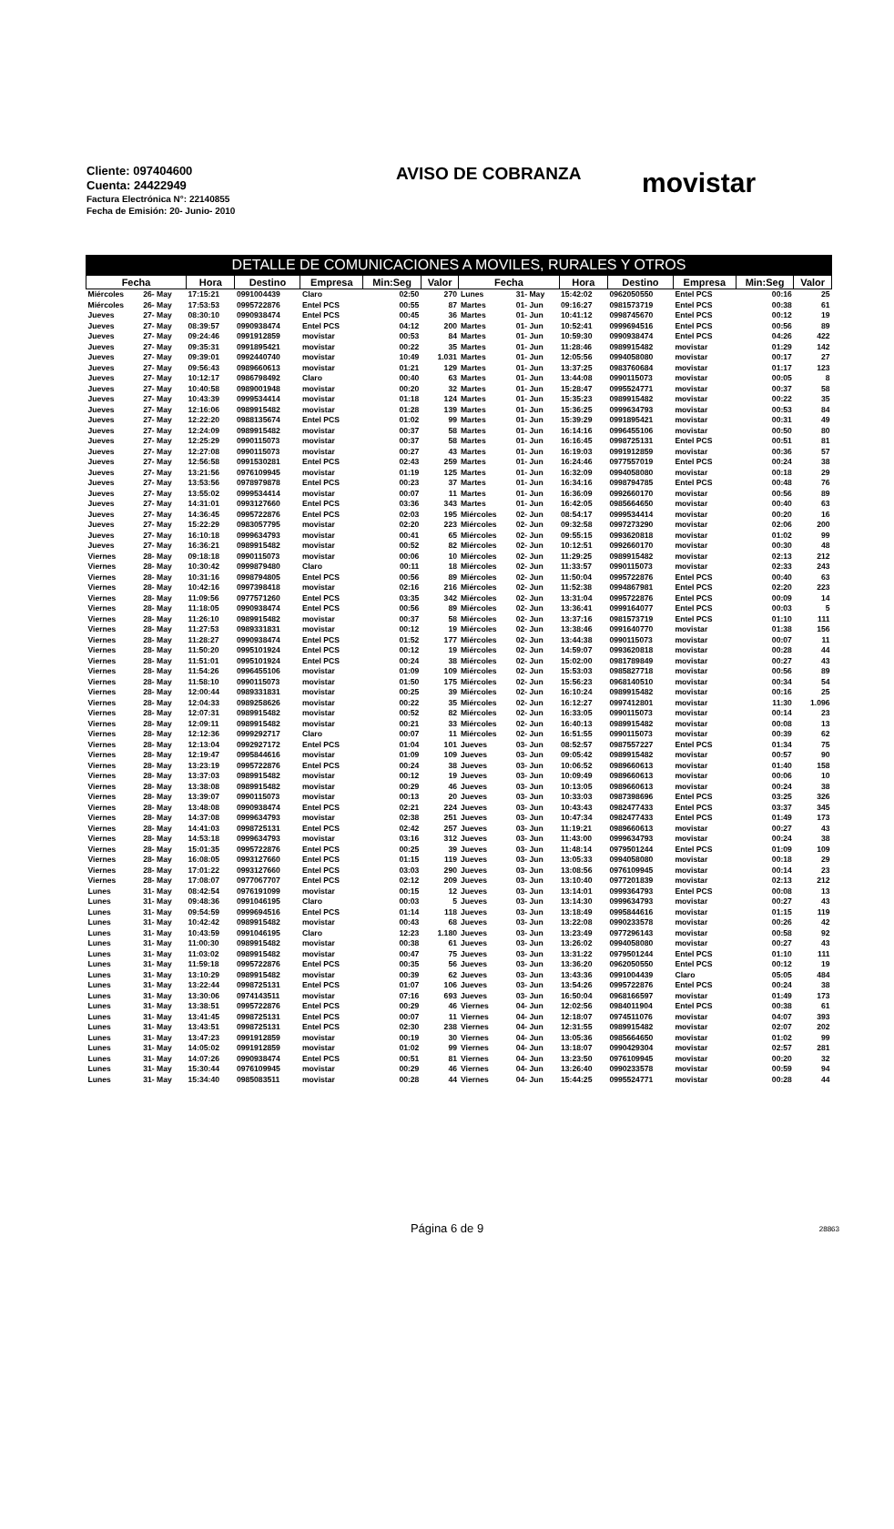Cliente: 097404600
Cuenta: 24422949
Factura Electrónica N°: 22140855
Fecha de Emisión: 20- Junio- 2010
AVISO DE COBRANZA movistar
DETALLE DE COMUNICACIONES A MOVILES, RURALES Y OTROS
| Fecha | | Hora | Destino | Empresa | Min:Seg | Valor | Fecha | | Hora | Destino | Empresa | Min:Seg | Valor |
| --- | --- | --- | --- | --- | --- | --- | --- | --- | --- | --- | --- | --- | --- |
| Miércoles | 26- May | 17:15:21 | 0991004439 | Claro | 02:50 | 270 | Lunes | 31- May | 15:42:02 | 0962050550 | Entel PCS | 00:16 | 25 |
| Miércoles | 26- May | 17:53:53 | 0995722876 | Entel PCS | 00:55 | 87 | Martes | 01- Jun | 09:16:27 | 0981573719 | Entel PCS | 00:38 | 61 |
| Jueves | 27- May | 08:30:10 | 0990938474 | Entel PCS | 00:45 | 36 | Martes | 01- Jun | 10:41:12 | 0998745670 | Entel PCS | 00:12 | 19 |
| Jueves | 27- May | 08:39:57 | 0990938474 | Entel PCS | 04:12 | 200 | Martes | 01- Jun | 10:52:41 | 0999694516 | Entel PCS | 00:56 | 89 |
| Jueves | 27- May | 09:24:46 | 0991912859 | movistar | 00:53 | 84 | Martes | 01- Jun | 10:59:30 | 0990938474 | Entel PCS | 04:26 | 422 |
| Jueves | 27- May | 09:35:31 | 0991895421 | movistar | 00:22 | 35 | Martes | 01- Jun | 11:28:46 | 0989915482 | movistar | 01:29 | 142 |
| Jueves | 27- May | 09:39:01 | 0992440740 | movistar | 10:49 | 1.031 | Martes | 01- Jun | 12:05:56 | 0994058080 | movistar | 00:17 | 27 |
| Jueves | 27- May | 09:56:43 | 0989660613 | movistar | 01:21 | 129 | Martes | 01- Jun | 13:37:25 | 0983760684 | movistar | 01:17 | 123 |
| Jueves | 27- May | 10:12:17 | 0986798492 | Claro | 00:40 | 63 | Martes | 01- Jun | 13:44:08 | 0990115073 | movistar | 00:05 | 8 |
| Jueves | 27- May | 10:40:58 | 0989001948 | movistar | 00:20 | 32 | Martes | 01- Jun | 15:28:47 | 0995524771 | movistar | 00:37 | 58 |
| Jueves | 27- May | 10:43:39 | 0999534414 | movistar | 01:18 | 124 | Martes | 01- Jun | 15:35:23 | 0989915482 | movistar | 00:22 | 35 |
| Jueves | 27- May | 12:16:06 | 0989915482 | movistar | 01:28 | 139 | Martes | 01- Jun | 15:36:25 | 0999634793 | movistar | 00:53 | 84 |
| Jueves | 27- May | 12:22:20 | 0988135674 | Entel PCS | 01:02 | 99 | Martes | 01- Jun | 15:39:29 | 0991895421 | movistar | 00:31 | 49 |
| Jueves | 27- May | 12:24:09 | 0989915482 | movistar | 00:37 | 58 | Martes | 01- Jun | 16:14:16 | 0996455106 | movistar | 00:50 | 80 |
| Jueves | 27- May | 12:25:29 | 0990115073 | movistar | 00:37 | 58 | Martes | 01- Jun | 16:16:45 | 0998725131 | Entel PCS | 00:51 | 81 |
| Jueves | 27- May | 12:27:08 | 0990115073 | movistar | 00:27 | 43 | Martes | 01- Jun | 16:19:03 | 0991912859 | movistar | 00:36 | 57 |
| Jueves | 27- May | 12:56:58 | 0991530281 | Entel PCS | 02:43 | 259 | Martes | 01- Jun | 16:24:46 | 0977557019 | Entel PCS | 00:24 | 38 |
| Jueves | 27- May | 13:21:56 | 0976109945 | movistar | 01:19 | 125 | Martes | 01- Jun | 16:32:09 | 0994058080 | movistar | 00:18 | 29 |
| Jueves | 27- May | 13:53:56 | 0978979878 | Entel PCS | 00:23 | 37 | Martes | 01- Jun | 16:34:16 | 0998794785 | Entel PCS | 00:48 | 76 |
| Jueves | 27- May | 13:55:02 | 0999534414 | movistar | 00:07 | 11 | Martes | 01- Jun | 16:36:09 | 0992660170 | movistar | 00:56 | 89 |
| Jueves | 27- May | 14:31:01 | 0993127660 | Entel PCS | 03:36 | 343 | Martes | 01- Jun | 16:42:05 | 0985664650 | movistar | 00:40 | 63 |
| Jueves | 27- May | 14:36:45 | 0995722876 | Entel PCS | 02:03 | 195 | Miércoles | 02- Jun | 08:54:17 | 0999534414 | movistar | 00:20 | 16 |
| Jueves | 27- May | 15:22:29 | 0983057795 | movistar | 02:20 | 223 | Miércoles | 02- Jun | 09:32:58 | 0997273290 | movistar | 02:06 | 200 |
| Jueves | 27- May | 16:10:18 | 0999634793 | movistar | 00:41 | 65 | Miércoles | 02- Jun | 09:55:15 | 0993620818 | movistar | 01:02 | 99 |
| Jueves | 27- May | 16:36:21 | 0989915482 | movistar | 00:52 | 82 | Miércoles | 02- Jun | 10:12:51 | 0992660170 | movistar | 00:30 | 48 |
| Viernes | 28- May | 09:18:18 | 0990115073 | movistar | 00:06 | 10 | Miércoles | 02- Jun | 11:29:25 | 0989915482 | movistar | 02:13 | 212 |
| Viernes | 28- May | 10:30:42 | 0999879480 | Claro | 00:11 | 18 | Miércoles | 02- Jun | 11:33:57 | 0990115073 | movistar | 02:33 | 243 |
| Viernes | 28- May | 10:31:16 | 0998794805 | Entel PCS | 00:56 | 89 | Miércoles | 02- Jun | 11:50:04 | 0995722876 | Entel PCS | 00:40 | 63 |
| Viernes | 28- May | 10:42:16 | 0997398418 | movistar | 02:16 | 216 | Miércoles | 02- Jun | 11:52:38 | 0994867981 | Entel PCS | 02:20 | 223 |
| Viernes | 28- May | 11:09:56 | 0977571260 | Entel PCS | 03:35 | 342 | Miércoles | 02- Jun | 13:31:04 | 0995722876 | Entel PCS | 00:09 | 14 |
| Viernes | 28- May | 11:18:05 | 0990938474 | Entel PCS | 00:56 | 89 | Miércoles | 02- Jun | 13:36:41 | 0999164077 | Entel PCS | 00:03 | 5 |
| Viernes | 28- May | 11:26:10 | 0989915482 | movistar | 00:37 | 58 | Miércoles | 02- Jun | 13:37:16 | 0981573719 | Entel PCS | 01:10 | 111 |
| Viernes | 28- May | 11:27:53 | 0989331831 | movistar | 00:12 | 19 | Miércoles | 02- Jun | 13:38:46 | 0991640770 | movistar | 01:38 | 156 |
| Viernes | 28- May | 11:28:27 | 0990938474 | Entel PCS | 01:52 | 177 | Miércoles | 02- Jun | 13:44:38 | 0990115073 | movistar | 00:07 | 11 |
| Viernes | 28- May | 11:50:20 | 0995101924 | Entel PCS | 00:12 | 19 | Miércoles | 02- Jun | 14:59:07 | 0993620818 | movistar | 00:28 | 44 |
| Viernes | 28- May | 11:51:01 | 0995101924 | Entel PCS | 00:24 | 38 | Miércoles | 02- Jun | 15:02:00 | 0981789849 | movistar | 00:27 | 43 |
| Viernes | 28- May | 11:54:26 | 0996455106 | movistar | 01:09 | 109 | Miércoles | 02- Jun | 15:53:03 | 0985827718 | movistar | 00:56 | 89 |
| Viernes | 28- May | 11:58:10 | 0990115073 | movistar | 01:50 | 175 | Miércoles | 02- Jun | 15:56:23 | 0968140510 | movistar | 00:34 | 54 |
| Viernes | 28- May | 12:00:44 | 0989331831 | movistar | 00:25 | 39 | Miércoles | 02- Jun | 16:10:24 | 0989915482 | movistar | 00:16 | 25 |
| Viernes | 28- May | 12:04:33 | 0989258626 | movistar | 00:22 | 35 | Miércoles | 02- Jun | 16:12:27 | 0997412801 | movistar | 11:30 | 1.096 |
| Viernes | 28- May | 12:07:31 | 0989915482 | movistar | 00:52 | 82 | Miércoles | 02- Jun | 16:33:05 | 0990115073 | movistar | 00:14 | 23 |
| Viernes | 28- May | 12:09:11 | 0989915482 | movistar | 00:21 | 33 | Miércoles | 02- Jun | 16:40:13 | 0989915482 | movistar | 00:08 | 13 |
| Viernes | 28- May | 12:12:36 | 0999292717 | Claro | 00:07 | 11 | Miércoles | 02- Jun | 16:51:55 | 0990115073 | movistar | 00:39 | 62 |
| Viernes | 28- May | 12:13:04 | 0992927172 | Entel PCS | 01:04 | 101 | Jueves | 03- Jun | 08:52:57 | 0987557227 | Entel PCS | 01:34 | 75 |
| Viernes | 28- May | 12:19:47 | 0995844616 | movistar | 01:09 | 109 | Jueves | 03- Jun | 09:05:42 | 0989915482 | movistar | 00:57 | 90 |
| Viernes | 28- May | 13:23:19 | 0995722876 | Entel PCS | 00:24 | 38 | Jueves | 03- Jun | 10:06:52 | 0989660613 | movistar | 01:40 | 158 |
| Viernes | 28- May | 13:37:03 | 0989915482 | movistar | 00:12 | 19 | Jueves | 03- Jun | 10:09:49 | 0989660613 | movistar | 00:06 | 10 |
| Viernes | 28- May | 13:38:08 | 0989915482 | movistar | 00:29 | 46 | Jueves | 03- Jun | 10:13:05 | 0989660613 | movistar | 00:24 | 38 |
| Viernes | 28- May | 13:39:07 | 0990115073 | movistar | 00:13 | 20 | Jueves | 03- Jun | 10:33:03 | 0987398696 | Entel PCS | 03:25 | 326 |
| Viernes | 28- May | 13:48:08 | 0990938474 | Entel PCS | 02:21 | 224 | Jueves | 03- Jun | 10:43:43 | 0982477433 | Entel PCS | 03:37 | 345 |
| Viernes | 28- May | 14:37:08 | 0999634793 | movistar | 02:38 | 251 | Jueves | 03- Jun | 10:47:34 | 0982477433 | Entel PCS | 01:49 | 173 |
| Viernes | 28- May | 14:41:03 | 0998725131 | Entel PCS | 02:42 | 257 | Jueves | 03- Jun | 11:19:21 | 0989660613 | movistar | 00:27 | 43 |
| Viernes | 28- May | 14:53:18 | 0999634793 | movistar | 03:16 | 312 | Jueves | 03- Jun | 11:43:00 | 0999634793 | movistar | 00:24 | 38 |
| Viernes | 28- May | 15:01:35 | 0995722876 | Entel PCS | 00:25 | 39 | Jueves | 03- Jun | 11:48:14 | 0979501244 | Entel PCS | 01:09 | 109 |
| Viernes | 28- May | 16:08:05 | 0993127660 | Entel PCS | 01:15 | 119 | Jueves | 03- Jun | 13:05:33 | 0994058080 | movistar | 00:18 | 29 |
| Viernes | 28- May | 17:01:22 | 0993127660 | Entel PCS | 03:03 | 290 | Jueves | 03- Jun | 13:08:56 | 0976109945 | movistar | 00:14 | 23 |
| Viernes | 28- May | 17:08:07 | 0977067707 | Entel PCS | 02:12 | 209 | Jueves | 03- Jun | 13:10:40 | 0977201839 | movistar | 02:13 | 212 |
| Lunes | 31- May | 08:42:54 | 0976191099 | movistar | 00:15 | 12 | Jueves | 03- Jun | 13:14:01 | 0999364793 | Entel PCS | 00:08 | 13 |
| Lunes | 31- May | 09:48:36 | 0991046195 | Claro | 00:03 | 5 | Jueves | 03- Jun | 13:14:30 | 0999634793 | movistar | 00:27 | 43 |
| Lunes | 31- May | 09:54:59 | 0999694516 | Entel PCS | 01:14 | 118 | Jueves | 03- Jun | 13:18:49 | 0995844616 | movistar | 01:15 | 119 |
| Lunes | 31- May | 10:42:42 | 0989915482 | movistar | 00:43 | 68 | Jueves | 03- Jun | 13:22:08 | 0990233578 | movistar | 00:26 | 42 |
| Lunes | 31- May | 10:43:59 | 0991046195 | Claro | 12:23 | 1.180 | Jueves | 03- Jun | 13:23:49 | 0977296143 | movistar | 00:58 | 92 |
| Lunes | 31- May | 11:00:30 | 0989915482 | movistar | 00:38 | 61 | Jueves | 03- Jun | 13:26:02 | 0994058080 | movistar | 00:27 | 43 |
| Lunes | 31- May | 11:03:02 | 0989915482 | movistar | 00:47 | 75 | Jueves | 03- Jun | 13:31:22 | 0979501244 | Entel PCS | 01:10 | 111 |
| Lunes | 31- May | 11:59:18 | 0995722876 | Entel PCS | 00:35 | 56 | Jueves | 03- Jun | 13:36:20 | 0962050550 | Entel PCS | 00:12 | 19 |
| Lunes | 31- May | 13:10:29 | 0989915482 | movistar | 00:39 | 62 | Jueves | 03- Jun | 13:43:36 | 0991004439 | Claro | 05:05 | 484 |
| Lunes | 31- May | 13:22:44 | 0998725131 | Entel PCS | 01:07 | 106 | Jueves | 03- Jun | 13:54:26 | 0995722876 | Entel PCS | 00:24 | 38 |
| Lunes | 31- May | 13:30:06 | 0974143511 | movistar | 07:16 | 693 | Jueves | 03- Jun | 16:50:04 | 0968166597 | movistar | 01:49 | 173 |
| Lunes | 31- May | 13:38:51 | 0995722876 | Entel PCS | 00:29 | 46 | Viernes | 04- Jun | 12:02:56 | 0984011904 | Entel PCS | 00:38 | 61 |
| Lunes | 31- May | 13:41:45 | 0998725131 | Entel PCS | 00:07 | 11 | Viernes | 04- Jun | 12:18:07 | 0974511076 | movistar | 04:07 | 393 |
| Lunes | 31- May | 13:43:51 | 0998725131 | Entel PCS | 02:30 | 238 | Viernes | 04- Jun | 12:31:55 | 0989915482 | movistar | 02:07 | 202 |
| Lunes | 31- May | 13:47:23 | 0991912859 | movistar | 00:19 | 30 | Viernes | 04- Jun | 13:05:36 | 0985664650 | movistar | 01:02 | 99 |
| Lunes | 31- May | 14:05:02 | 0991912859 | movistar | 01:02 | 99 | Viernes | 04- Jun | 13:18:07 | 0990429304 | movistar | 02:57 | 281 |
| Lunes | 31- May | 14:07:26 | 0990938474 | Entel PCS | 00:51 | 81 | Viernes | 04- Jun | 13:23:50 | 0976109945 | movistar | 00:20 | 32 |
| Lunes | 31- May | 15:30:44 | 0976109945 | movistar | 00:29 | 46 | Viernes | 04- Jun | 13:26:40 | 0990233578 | movistar | 00:59 | 94 |
| Lunes | 31- May | 15:34:40 | 0985083511 | movistar | 00:28 | 44 | Viernes | 04- Jun | 15:44:25 | 0995524771 | movistar | 00:28 | 44 |
Página 6 de 9 28863